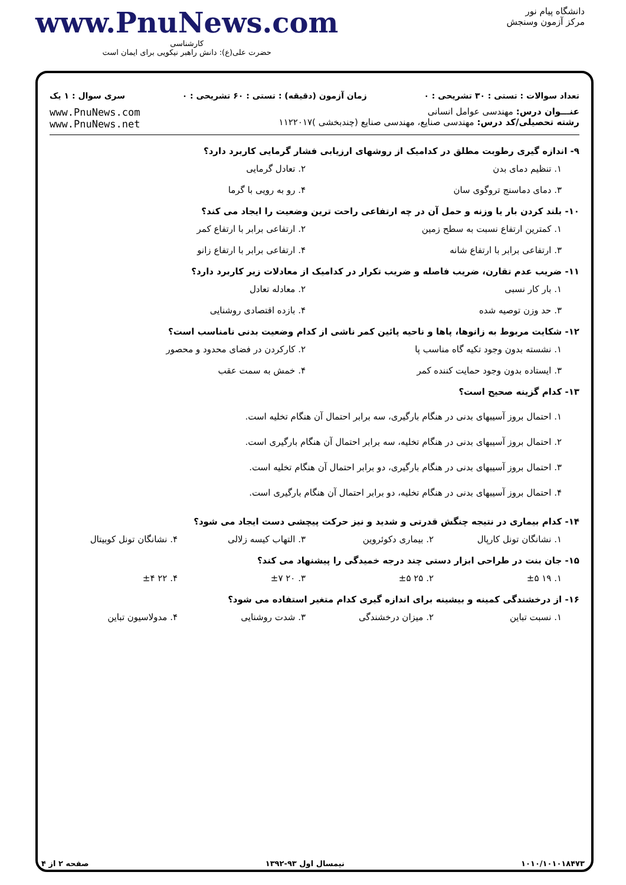دانشگاه پیام نور
مرکز آزمون وسنجش
www.PnuNews.com
کارشناسی
حضرت علی(ع): دانش راهبر نیکویی برای ایمان است
تعداد سوالات : تستی : ۳۰ تشریحی : ۰ زمان آزمون (دقیقه) : تستی : ۶۰ تشریحی : ۰ سری سوال : ۱ یک
عنـــوان درس: مهندسی عوامل انسانی
رشته تحصیلی/کد درس: مهندسی صنایع، مهندسی صنایع (چندبخشی )۱۱۲۲۰۱۷
www.PnuNews.com
www.PnuNews.net
۹- اندازه گیری رطوبت مطلق در کدامیک از روشهای ارزیابی فشار گرمایی کاربرد دارد؟
۱. تنظیم دمای بدن
۲. تعادل گرمایی
۳. دمای دماسنج تروگوی سان
۴. رو به رویی با گرما
۱۰- بلند کردن بار یا وزنه و حمل آن در چه ارتفاعی راحت ترین وضعیت را ایجاد می کند؟
۱. کمترین ارتفاع نسبت به سطح زمین
۲. ارتفاعی برابر با ارتفاع کمر
۳. ارتفاعی برابر با ارتفاع شانه
۴. ارتفاعی برابر با ارتفاع زانو
۱۱- ضریب عدم تقارن، ضریب فاصله و ضریب تکرار در کدامیک از معادلات زیر کاربرد دارد؟
۱. بار کار نسبی
۲. معادله تعادل
۳. حد وزن توصیه شده
۴. بازده اقتصادی روشنایی
۱۲- شکایت مربوط به زانوها، پاها و ناحیه پائین کمر ناشی از کدام وضعیت بدنی نامناسب است؟
۱. نشسته بدون وجود تکیه گاه مناسب پا
۲. کارکردن در فضای محدود و محصور
۳. ایستاده بدون وجود حمایت کننده کمر
۴. خمش به سمت عقب
۱۳- کدام گزینه صحیح است؟
۱. احتمال بروز آسیبهای بدنی در هنگام بارگیری، سه برابر احتمال آن هنگام تخلیه است.
۲. احتمال بروز آسیبهای بدنی در هنگام تخلیه، سه برابر احتمال آن هنگام بارگیری است.
۳. احتمال بروز آسیبهای بدنی در هنگام بارگیری، دو برابر احتمال آن هنگام تخلیه است.
۴. احتمال بروز آسیبهای بدنی در هنگام تخلیه، دو برابر احتمال آن هنگام بارگیری است.
۱۴- کدام بیماری در نتیجه چنگش قدرتی و شدید و نیز حرکت پیچشی دست ایجاد می شود؟
۱. نشانگان تونل کارپال
۲. بیماری دکوئروین
۳. التهاب کیسه زلالی
۴. نشانگان تونل کوبیتال
۱۵- جان بنت در طراحی ابزار دستی چند درجه خمیدگی را پیشنهاد می کند؟
۱. ۱۹ ±۵
۲. ۲۵ ±۵
۳. ۲۰ ±۷
۴. ۲۲ ±۴
۱۶- از درخشندگی کمینه و بیشینه برای اندازه گیری کدام متغیر استفاده می شود؟
۱. نسبت تباین
۲. میزان درخشندگی
۳. شدت روشنایی
۴. مدولاسیون تباین
۱۰۱۰/۱۰۱۰۱۸۴۷۳ نیمسال اول ۹۳-۱۳۹۲ صفحه ۲ از ۴